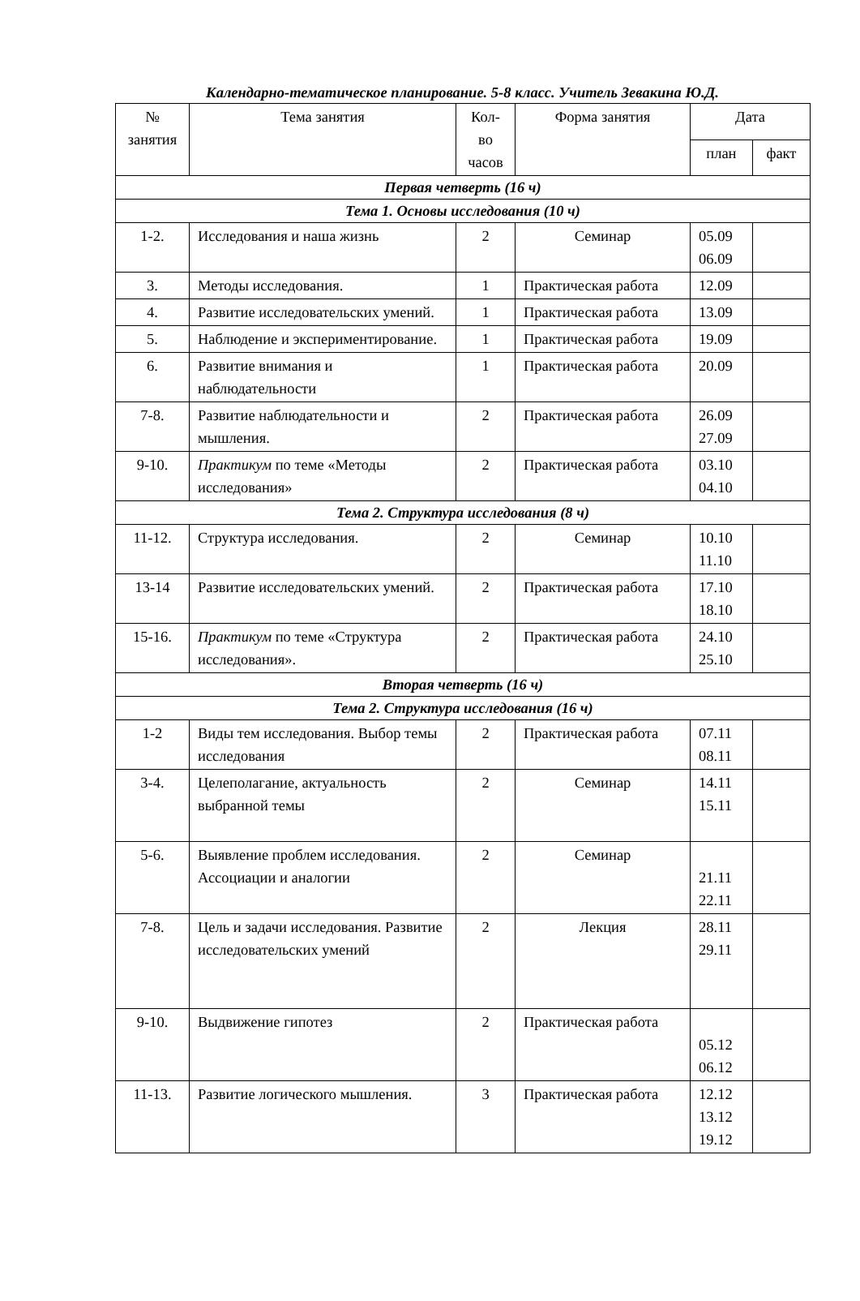Календарно-тематическое планирование. 5-8 класс. Учитель Зевакина Ю.Д.
| № занятия | Тема занятия | Кол- во часов | Форма занятия | Дата | |
| --- | --- | --- | --- | --- | --- |
| | | | | план | факт |
| Первая четверть (16 ч) | | | | | |
| Тема 1. Основы исследования (10 ч) | | | | | |
| 1-2. | Исследования и наша жизнь | 2 | Семинар | 05.09 06.09 | |
| 3. | Методы исследования. | 1 | Практическая работа | 12.09 | |
| 4. | Развитие исследовательских умений. | 1 | Практическая работа | 13.09 | |
| 5. | Наблюдение и экспериментирование. | 1 | Практическая работа | 19.09 | |
| 6. | Развитие внимания и наблюдательности | 1 | Практическая работа | 20.09 | |
| 7-8. | Развитие наблюдательности и мышления. | 2 | Практическая работа | 26.09 27.09 | |
| 9-10. | Практикум по теме «Методы исследования» | 2 | Практическая работа | 03.10 04.10 | |
| Тема 2. Структура исследования (8 ч) | | | | | |
| 11-12. | Структура исследования. | 2 | Семинар | 10.10 11.10 | |
| 13-14 | Развитие исследовательских умений. | 2 | Практическая работа | 17.10 18.10 | |
| 15-16. | Практикум по теме «Структура исследования». | 2 | Практическая работа | 24.10 25.10 | |
| Вторая четверть (16 ч) | | | | | |
| Тема 2. Структура исследования (16 ч) | | | | | |
| 1-2 | Виды тем исследования. Выбор темы исследования | 2 | Практическая работа | 07.11 08.11 | |
| 3-4. | Целеполагание, актуальность выбранной темы | 2 | Семинар | 14.11 15.11 | |
| 5-6. | Выявление проблем исследования. Ассоциации и аналогии | 2 | Семинар | 21.11 22.11 | |
| 7-8. | Цель и задачи исследования. Развитие исследовательских умений | 2 | Лекция | 28.11 29.11 | |
| 9-10. | Выдвижение гипотез | 2 | Практическая работа | 05.12 06.12 | |
| 11-13. | Развитие логического мышления. | 3 | Практическая работа | 12.12 13.12 19.12 | |